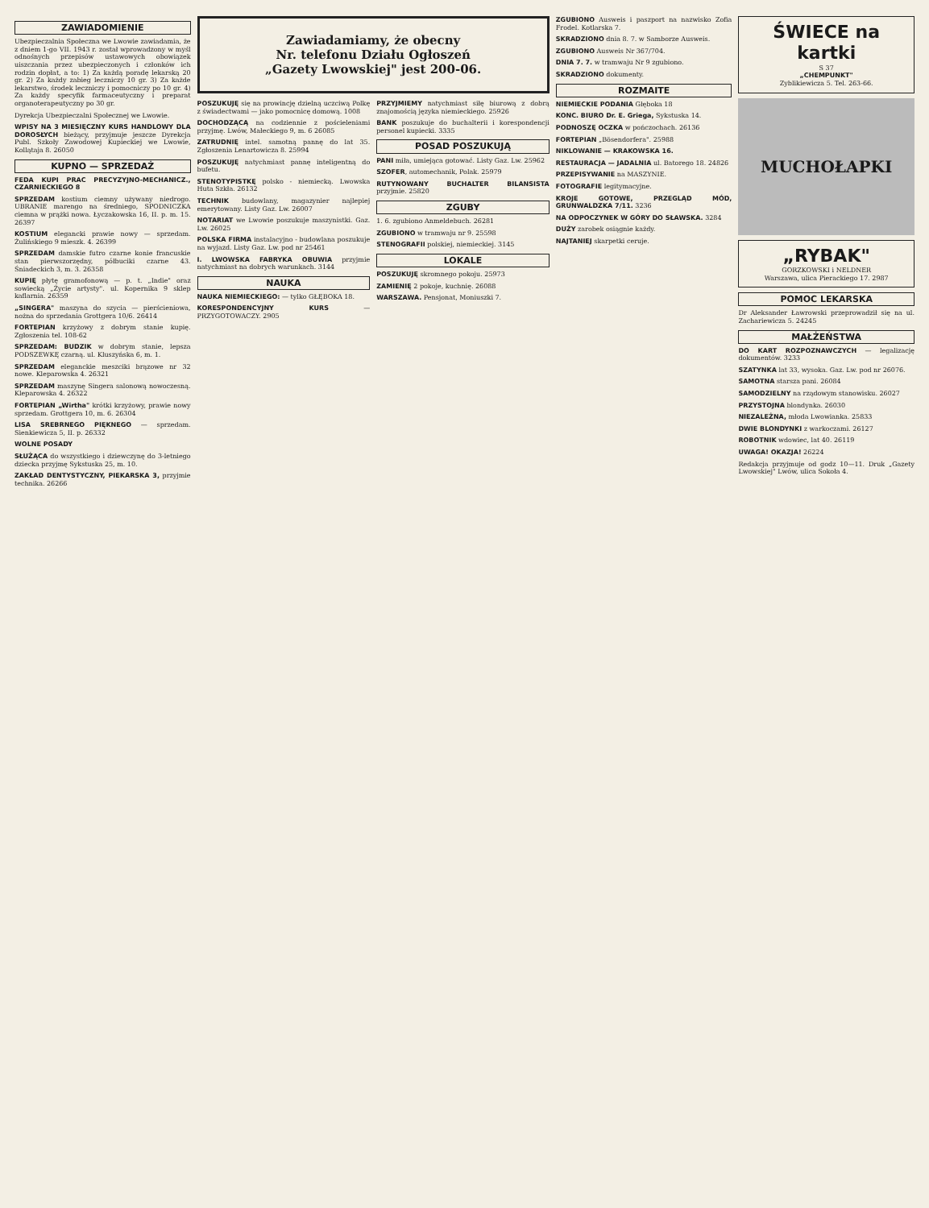ZAWIADOMIENIE
Ubezpieczalnia Społeczna we Lwowie zawiadamia, że z dniem 1-go VII. 1943 r. został wprowadzony w myśl odnośnych przepisów ustawowych obowiązek uiszczania przez ubezpieczonych i członków ich rodzin dopłat, a to: 1) Za każdą poradę lekarską 20 gr. 2) Za każdy zabieg leczniczy 10 gr. 3) Za każde lekarstwo, środek leczniczy i pomocniczy po 10 gr. 4) Za każdy specyfik farmaceutyczny i preparat organoterapeutyczny po 30 gr.
Dyrekcja Ubezpieczalni Społecznej we Lwowie.
WPISY NA 3 MIESIĘCZNY KURS HANDLOWY DLA DOROSŁYCH bieżący, przyjmuje jeszcze Dyrekcja Publ. Szkoły Zawodowej Kupieckiej we Lwowie, Kollątaja 8. 26050
KUPNO — SPRZEDAŻ
FEDA KUPI PRAC PRECYZYJNO-MECHANICZ., CZARNIECKIEGO 8
SPRZEDAM kostium ciemny używany niedrogo. UBRANIE marengo na średniego, SPODNICZKA ciemna w prążki nowa. Łyczakowska 16, II. p. m. 15. 26397
KOSTIUM elegancki prawie nowy — sprzedam. Żulińskiego 9 mieszk. 4. 26399
SPRZEDAM damskie futro czarne konie francuskie stan pierwszorzędny, półbuciki czarne 43. Śniadeckich 3, m. 3. 26358
KUPIĘ płytę gramofonową — p. t. „Indie" oraz sowiecką „Życie artysty". ul. Kopernika 9 sklep kaflarnia. 26359
„SINGERA" maszyna do szycia — pierścieniowa, nożna do sprzedania Grottgera 10/6. 26414
FORTEPIAN krzyżowy z dobrym stanie kupię. Zgłoszenia tel. 108-62
SPRZEDAM: BUDZIK w dobrym stanie, lepsza PODSZEWKĘ czarną. ul. Kluszyńska 6, m. 1.
SPRZEDAM eleganckie meszciki brązowe nr 32 nowe. Kleparowska 4. 26321
SPRZEDAM maszynę Singera salonową nowoczesną. Kleparowska 4. 26322
FORTEPIAN „Wirtha" krótki krzyżowy, prawie nowy sprzedam. Grottgera 10, m. 6. 26304
LISA SREBRNEGO PIĘKNEGO — sprzedam. Sienkiewicza 5, II. p. 26332
WOLNE POSADY
SŁUŻĄCA do wszystkiego i dziewczynę do 3-letniego dziecka przyjmę Sykstuska 25, m. 10.
ZAKŁAD DENTYSTYCZNY, PIEKARSKA 3, przyjmie technika. 26266
Zawiadamiamy, że obecny
Nr. telefonu Działu Ogłoszeń
„Gazety Lwowskiej" jest 200-06.
POSZUKUJĘ się na prowincję dzielną uczciwą Polkę z świadectwami — jako pomocnicę domową. 1008
DOCHODZĄCĄ na codziennie z pościeleniami przyjmę. Lwów, Małeckiego 9, m. 6 26085
ZATRUDNIĘ intel. samotną pannę do lat 35. Zgłoszenia Lenartowicza 8. 25994
POSZUKUJĘ natychmiast pannę inteligentną do bufetu.
STENOTYPISTKĘ polsko - niemiecką. Lwowska Huta Szkła. 26132
TECHNIK budowlany, magazynier najlepiej emerytowany. Listy Gaz. Lw. 26007
NOTARIAT we Lwowie poszukuje maszynistki. Gaz. Lw. 26025
POLSKA FIRMA instalacyjno - budowlana poszukuje na wyjazd. Listy Gaz. Lw. pod nr 25461
I. LWOWSKA FABRYKA OBUWIA przyjmie natychmiast na dobrych warunkach. 3144
NAUKA
NAUKA NIEMIECKIEGO: — tylko GŁĘBOKA 18.
KORESPONDENCYJNY KURS — PRZYGOTOWACZY. 2905
PRZYJMIEMY natychmiast siłę biurową z dobrą znajomością języka niemieckiego. 25926
BANK poszukuje do buchalterii i korespondencji personel kupiecki. 3335
POSAD POSZUKUJĄ
PANI miła, umiejąca gotować. Listy Gaz. Lw. 25962
SZOFER, automechanik, Polak. 25979
RUTYNOWANY BUCHALTER BILANSISTA przyjmie. 25820
ZGUBY
1. 6. zgubiono Anmeldebuch. 26281
ZGUBIONO w tramwaju nr 9. 25598
STENOGRAFII polskiej, niemieckiej. 3145
LOKALE
POSZUKUJĘ skromnego pokoju. 25973
ZAMIENIĘ 2 pokoje, kuchnię. 26088
WARSZAWA. Pensjonat, Moniuszki 7.
ZGUBIONO Ausweis i paszport na nazwisko Zofia Frodel. Kotlarska 7.
SKRADZIONO dnia 8. 7. w Samborze Ausweis.
ZGUBIONO Ausweis Nr 367/704.
DNIA 7. 7. w tramwaju Nr 9 zgubiono.
SKRADZIONO dokumenty.
ROZMAITE
NIEMIECKIE PODANIA Głęboka 18
KONC. BIURO Dr. E. Griega, Sykstuska 14.
PODNOSZĘ OCZKA w pończochach. 26136
FORTEPIAN „Bösendorfera". 25988
NIKLOWANIE — KRAKOWSKA 16.
RESTAURACJA — JADALNIA ul. Batorego 18. 24826
PRZEPISYWANIE na MASZYNIE.
FOTOGRAFIE legitymacyjne.
KROJE GOTOWE, PRZEGLĄD MÓD, GRUNWALDZKA 7/11. 3236
NA ODPOCZYNEK W GÓRY DO SŁAWSKA. 3284
DUŻY zarobek osiągnie każdy.
NAJTANIEJ skarpetki ceruje.
ŚWIECE na kartki
S 37
„CHEMPUNKT"
Zyblikiewicza 5. Tel. 263-66.
MUCHOŁAPKI
„RYBAK"
GORZKOWSKI i NELDNER
Warszawa, ulica Pierackiego 17. 2987
POMOC LEKARSKA
Dr Aleksander Ławrowski przeprowadził się na ul. Zachariewicza 5. 24245
MAŁŻEŃSTWA
DO KART ROZPOZNAWCZYCH — legalizację dokumentów. 3233
SZATYNKA lat 33, wysoka. Gaz. Lw. pod nr 26076.
SAMOTNA starsza pani. 26084
SAMODZIELNY na rządowym stanowisku. 26027
PRZYSTOJNA blondynka. 26030
NIEZALEŻNA, młoda Lwowianka. 25833
DWIE BLONDYNKI z warkoczami. 26127
ROBOTNIK wdowiec, lat 40. 26119
UWAGA! OKAZJA! 26224
Redakcja przyjmuje od godz 10—11. Druk „Gazety Lwowskiej" Lwów, ulica Sokoła 4.